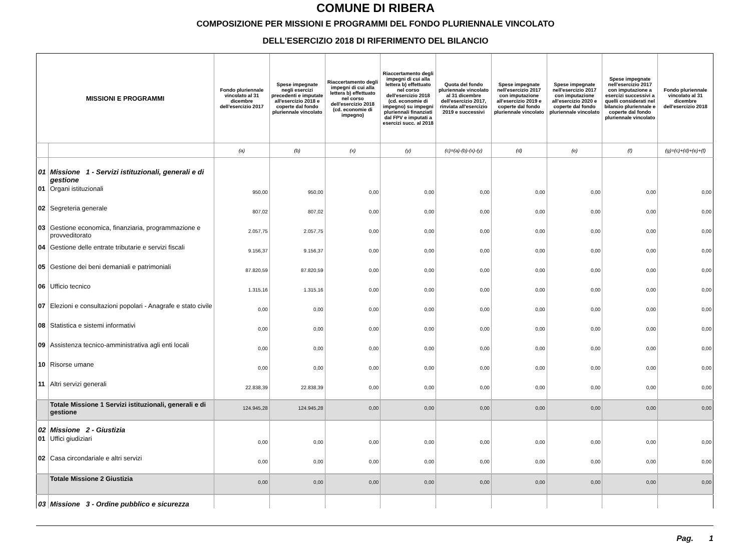COMUNE DI RIBERA
COMPOSIZIONE PER MISSIONI E PROGRAMMI DEL FONDO PLURIENNALE VINCOLATO
DELL'ESERCIZIO 2018 DI RIFERIMENTO DEL BILANCIO
| MISSIONI E PROGRAMMI | | Fondo pluriennale vincolato al 31 dicembre dell'esercizio 2017 | Spese impegnate negli esercizi precedenti e imputate all'esercizio 2018 e coperte dal fondo pluriennale vincolato | Riaccertamento degli impegni di cui alla lettera b) effettuato nel corso dell'esercizio 2018 (cd. economie di impegno) | Riaccertamento degli impegni di cui alla lettera b) effettuato nel corso dell'esercizio 2018 (cd. economie di impegno) su impegni pluriennali finanziati dal FPV e imputati a esercizi succ. al 2018 | Quota del fondo pluriennale vincolato al 31 dicembre dell'esercizio 2017, rinviata all'esercizio 2019 e successivi | Spese impegnate nell'esercizio 2017 con imputazione all'esercizio 2019 e coperte dal fondo pluriennale vincolato | Spese impegnate nell'esercizio 2017 con imputazione all'esercizio 2020 e coperte dal fondo pluriennale vincolato | Spese impegnate nell'esercizio 2017 con imputazione a esercizi successivi a quelli considerati nel bilancio pluriennale e coperte dal fondo pluriennale vincolato | Fondo pluriennale vincolato al 31 dicembre dell'esercizio 2018 |
| --- | --- | --- | --- | --- | --- | --- | --- | --- | --- | --- |
| | | (a) | (b) | (x) | (y) | (c)=(a)-(b)-(x)-(y) | (d) | (e) | (f) | (g)=(c)+(d)+(e)+(f) |
| 01 | Missione 1 - Servizi istituzionali, generali e di gestione | | | | | | | | | |
| 01 | Organi istituzionali | 950,00 | 950,00 | 0,00 | 0,00 | 0,00 | 0,00 | 0,00 | 0,00 | 0,00 |
| 02 | Segreteria generale | 807,02 | 807,02 | 0,00 | 0,00 | 0,00 | 0,00 | 0,00 | 0,00 | 0,00 |
| 03 | Gestione economica, finanziaria, programmazione e provveditorato | 2.057,75 | 2.057,75 | 0,00 | 0,00 | 0,00 | 0,00 | 0,00 | 0,00 | 0,00 |
| 04 | Gestione delle entrate tributarie e servizi fiscali | 9.156,37 | 9.156,37 | 0,00 | 0,00 | 0,00 | 0,00 | 0,00 | 0,00 | 0,00 |
| 05 | Gestione dei beni demaniali e patrimoniali | 87.820,59 | 87.820,59 | 0,00 | 0,00 | 0,00 | 0,00 | 0,00 | 0,00 | 0,00 |
| 06 | Ufficio tecnico | 1.315,16 | 1.315,16 | 0,00 | 0,00 | 0,00 | 0,00 | 0,00 | 0,00 | 0,00 |
| 07 | Elezioni e consultazioni popolari - Anagrafe e stato civile | 0,00 | 0,00 | 0,00 | 0,00 | 0,00 | 0,00 | 0,00 | 0,00 | 0,00 |
| 08 | Statistica e sistemi informativi | 0,00 | 0,00 | 0,00 | 0,00 | 0,00 | 0,00 | 0,00 | 0,00 | 0,00 |
| 09 | Assistenza tecnico-amministrativa agli enti locali | 0,00 | 0,00 | 0,00 | 0,00 | 0,00 | 0,00 | 0,00 | 0,00 | 0,00 |
| 10 | Risorse umane | 0,00 | 0,00 | 0,00 | 0,00 | 0,00 | 0,00 | 0,00 | 0,00 | 0,00 |
| 11 | Altri servizi generali | 22.838,39 | 22.838,39 | 0,00 | 0,00 | 0,00 | 0,00 | 0,00 | 0,00 | 0,00 |
| | Totale Missione 1 Servizi istituzionali, generali e di gestione | 124.945,28 | 124.945,28 | 0,00 | 0,00 | 0,00 | 0,00 | 0,00 | 0,00 | 0,00 |
| 02 | Missione 2 - Giustizia | | | | | | | | | |
| 01 | Uffici giudiziari | 0,00 | 0,00 | 0,00 | 0,00 | 0,00 | 0,00 | 0,00 | 0,00 | 0,00 |
| 02 | Casa circondariale e altri servizi | 0,00 | 0,00 | 0,00 | 0,00 | 0,00 | 0,00 | 0,00 | 0,00 | 0,00 |
| | Totale Missione 2 Giustizia | 0,00 | 0,00 | 0,00 | 0,00 | 0,00 | 0,00 | 0,00 | 0,00 | 0,00 |
| 03 | Missione 3 - Ordine pubblico e sicurezza | | | | | | | | | |
Pag. 1